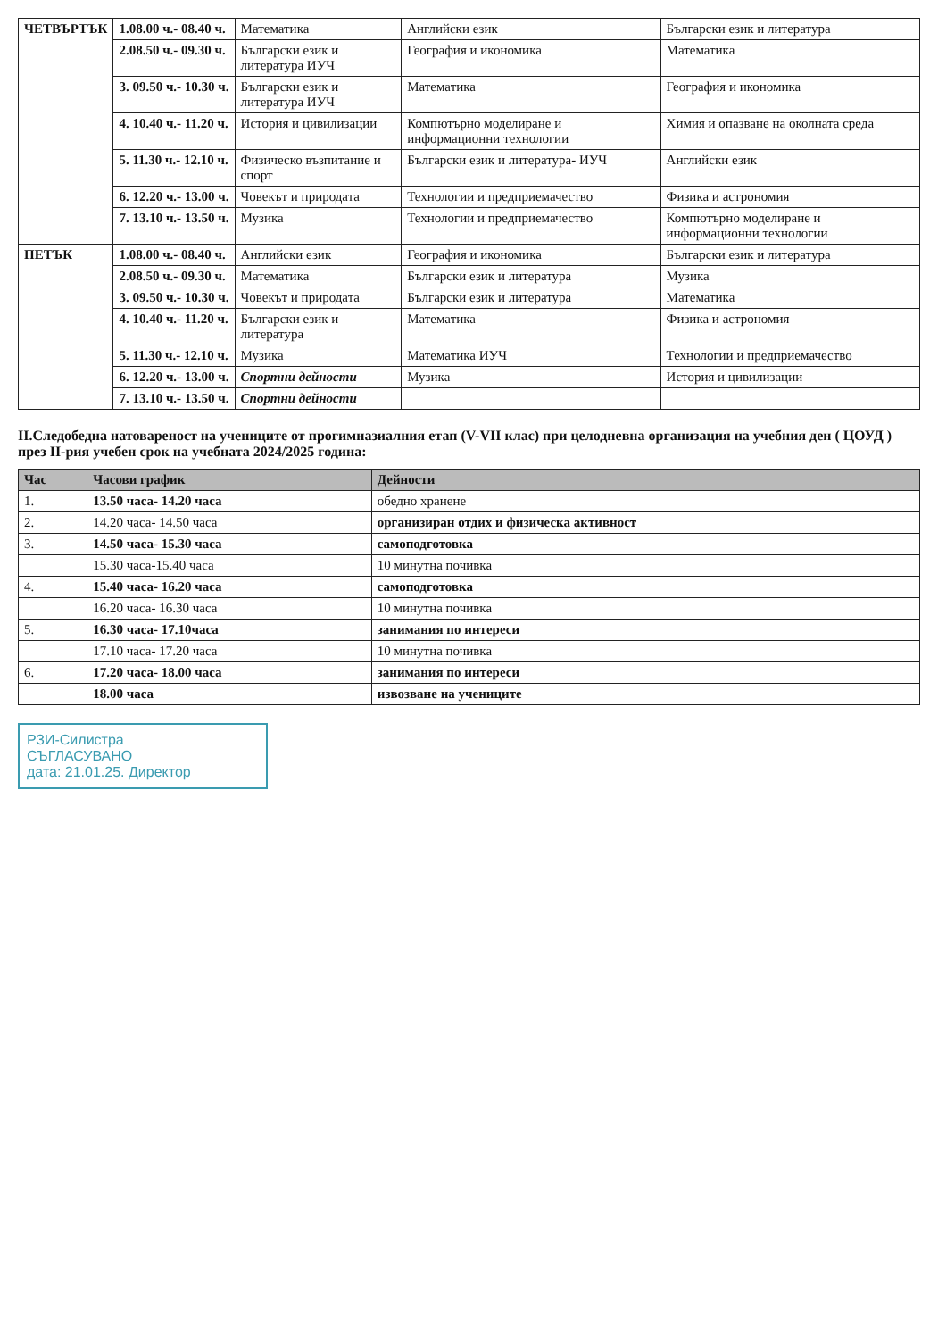| ЧЕТВЪРТЪК | 1.08.00 ч.- 08.40 ч. | Математика | Английски език | Български език и литература |
| | 2.08.50 ч.- 09.30 ч. | Български език и литература ИУЧ | География и икономика | Математика |
| | 3. 09.50 ч.- 10.30 ч. | Български език и литература ИУЧ | Математика | География и икономика |
| | 4. 10.40 ч.- 11.20 ч. | История и цивилизации | Компютърно моделиране и информационни технологии | Химия и опазване на околната среда |
| | 5. 11.30 ч.- 12.10 ч. | Физическо възпитание и спорт | Български език и литература- ИУЧ | Английски език |
| | 6. 12.20 ч.- 13.00 ч. | Човекът и природата | Технологии и предприемачество | Физика и астрономия |
| | 7. 13.10 ч.- 13.50 ч. | Музика | Технологии и предприемачество | Компютърно моделиране и информационни технологии |
| ПЕТЪК | 1.08.00 ч.- 08.40 ч. | Английски език | География и икономика | Български език и литература |
| | 2.08.50 ч.- 09.30 ч. | Математика | Български език и литература | Музика |
| | 3. 09.50 ч.- 10.30 ч. | Човекът и природата | Български език и литература | Математика |
| | 4. 10.40 ч.- 11.20 ч. | Български език и литература | Математика | Физика и астрономия |
| | 5. 11.30 ч.- 12.10 ч. | Музика | Математика ИУЧ | Технологии и предприемачество |
| | 6. 12.20 ч.- 13.00 ч. | Спортни дейности | Музика | История и цивилизации |
| | 7. 13.10 ч.- 13.50 ч. | Спортни дейности | | |
II.Следобедна натовареност на учениците от прогимназиалния етап (V-VII клас) при целодневна организация на учебния ден ( ЦОУД )
през II-рия учебен срок на учебната 2024/2025 година:
| Час | Часови график | Дейности |
| --- | --- | --- |
| 1. | 13.50 часа- 14.20 часа | обедно хранене |
| 2. | 14.20 часа- 14.50 часа | организиран отдих и физическа активност |
| 3. | 14.50 часа- 15.30 часа | самоподготовка |
| | 15.30 часа-15.40 часа | 10 минутна почивка |
| 4. | 15.40 часа- 16.20 часа | самоподготовка |
| | 16.20 часа- 16.30 часа | 10 минутна почивка |
| 5. | 16.30 часа- 17.10часа | занимания по интереси |
| | 17.10 часа- 17.20 часа | 10 минутна почивка |
| 6. | 17.20 часа- 18.00 часа | занимания по интереси |
| | 18.00 часа | извозване на учениците |
РЗИ-Силистра
СЪГЛАСУВАНО
дата: 21.01.25. Директор